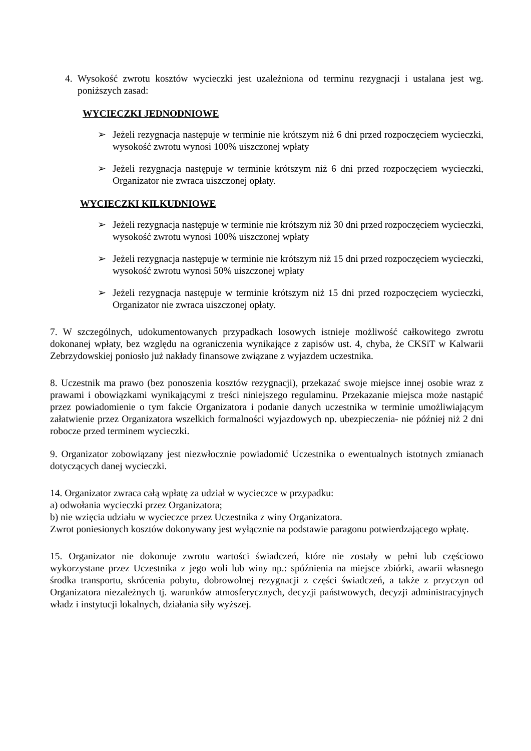4. Wysokość zwrotu kosztów wycieczki jest uzależniona od terminu rezygnacji i ustalana jest wg. poniższych zasad:
WYCIECZKI JEDNODNIOWE
➢ Jeżeli rezygnacja następuje w terminie nie krótszym niż 6 dni przed rozpoczęciem wycieczki, wysokość zwrotu wynosi 100% uiszczonej wpłaty
➢ Jeżeli rezygnacja następuje w terminie krótszym niż 6 dni przed rozpoczęciem wycieczki, Organizator nie zwraca uiszczonej opłaty.
WYCIECZKI KILKUDNIOWE
➢ Jeżeli rezygnacja następuje w terminie nie krótszym niż 30 dni przed rozpoczęciem wycieczki, wysokość zwrotu wynosi 100% uiszczonej wpłaty
➢ Jeżeli rezygnacja następuje w terminie nie krótszym niż 15 dni przed rozpoczęciem wycieczki, wysokość zwrotu wynosi 50% uiszczonej wpłaty
➢ Jeżeli rezygnacja następuje w terminie krótszym niż 15 dni przed rozpoczęciem wycieczki, Organizator nie zwraca uiszczonej opłaty.
7. W szczególnych, udokumentowanych przypadkach losowych istnieje możliwość całkowitego zwrotu dokonanej wpłaty, bez względu na ograniczenia wynikające z zapisów ust. 4, chyba, że CKSiT w Kalwarii Zebrzydowskiej poniosło już nakłady finansowe związane z wyjazdem uczestnika.
8. Uczestnik ma prawo (bez ponoszenia kosztów rezygnacji), przekazać swoje miejsce innej osobie wraz z prawami i obowiązkami wynikającymi z treści niniejszego regulaminu. Przekazanie miejsca może nastąpić przez powiadomienie o tym fakcie Organizatora i podanie danych uczestnika w terminie umożliwiającym załatwienie przez Organizatora wszelkich formalności wyjazdowych np. ubezpieczenia- nie później niż 2 dni robocze przed terminem wycieczki.
9. Organizator zobowiązany jest niezwłocznie powiadomić Uczestnika o ewentualnych istotnych zmianach dotyczących danej wycieczki.
14. Organizator zwraca całą wpłatę za udział w wycieczce w przypadku:
a) odwołania wycieczki przez Organizatora;
b) nie wzięcia udziału w wycieczce przez Uczestnika z winy Organizatora.
Zwrot poniesionych kosztów dokonywany jest wyłącznie na podstawie paragonu potwierdzającego wpłatę.
15. Organizator nie dokonuje zwrotu wartości świadczeń, które nie zostały w pełni lub częściowo wykorzystane przez Uczestnika z jego woli lub winy np.: spóźnienia na miejsce zbiórki, awarii własnego środka transportu, skrócenia pobytu, dobrowolnej rezygnacji z części świadczeń, a także z przyczyn od Organizatora niezależnych tj. warunków atmosferycznych, decyzji państwowych, decyzji administracyjnych władz i instytucji lokalnych, działania siły wyższej.